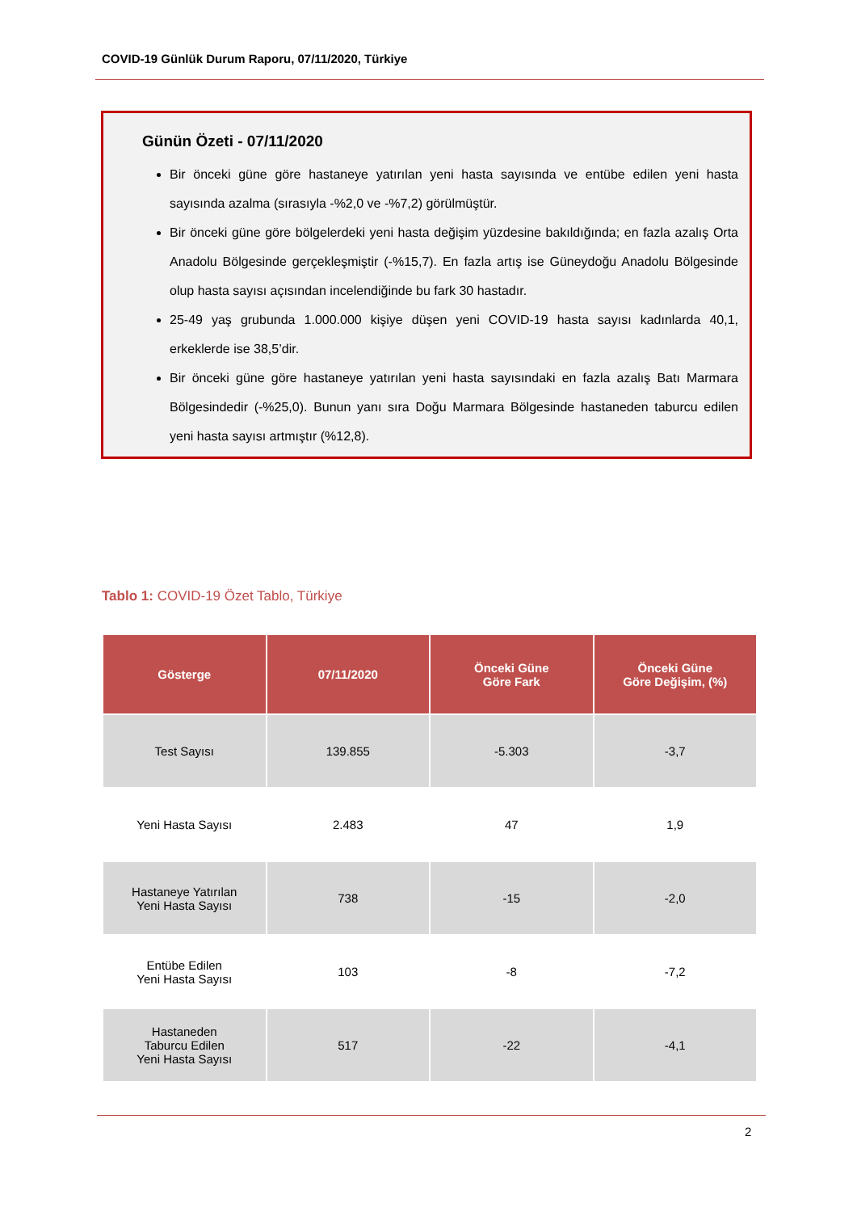COVID-19 Günlük Durum Raporu, 07/11/2020, Türkiye
Günün Özeti - 07/11/2020
Bir önceki güne göre hastaneye yatırılan yeni hasta sayısında ve entübe edilen yeni hasta sayısında azalma (sırasıyla -%2,0 ve -%7,2) görülmüştür.
Bir önceki güne göre bölgelerdeki yeni hasta değişim yüzdesine bakıldığında; en fazla azalış Orta Anadolu Bölgesinde gerçekleşmiştir (-%15,7). En fazla artış ise Güneydoğu Anadolu Bölgesinde olup hasta sayısı açısından incelendiğinde bu fark 30 hastadır.
25-49 yaş grubunda 1.000.000 kişiye düşen yeni COVID-19 hasta sayısı kadınlarda 40,1, erkeklerde ise 38,5’dir.
Bir önceki güne göre hastaneye yatırılan yeni hasta sayısındaki en fazla azalış Batı Marmara Bölgesindedir (-%25,0). Bunun yanı sıra Doğu Marmara Bölgesinde hastaneden taburcu edilen yeni hasta sayısı artmıştır (%12,8).
Tablo 1: COVID-19 Özet Tablo, Türkiye
| Gösterge | 07/11/2020 | Önceki Güne Göre Fark | Önceki Güne Göre Değişim, (%) |
| --- | --- | --- | --- |
| Test Sayısı | 139.855 | -5.303 | -3,7 |
| Yeni Hasta Sayısı | 2.483 | 47 | 1,9 |
| Hastaneye Yatırılan Yeni Hasta Sayısı | 738 | -15 | -2,0 |
| Entübe Edilen Yeni Hasta Sayısı | 103 | -8 | -7,2 |
| Hastaneden Taburcu Edilen Yeni Hasta Sayısı | 517 | -22 | -4,1 |
2